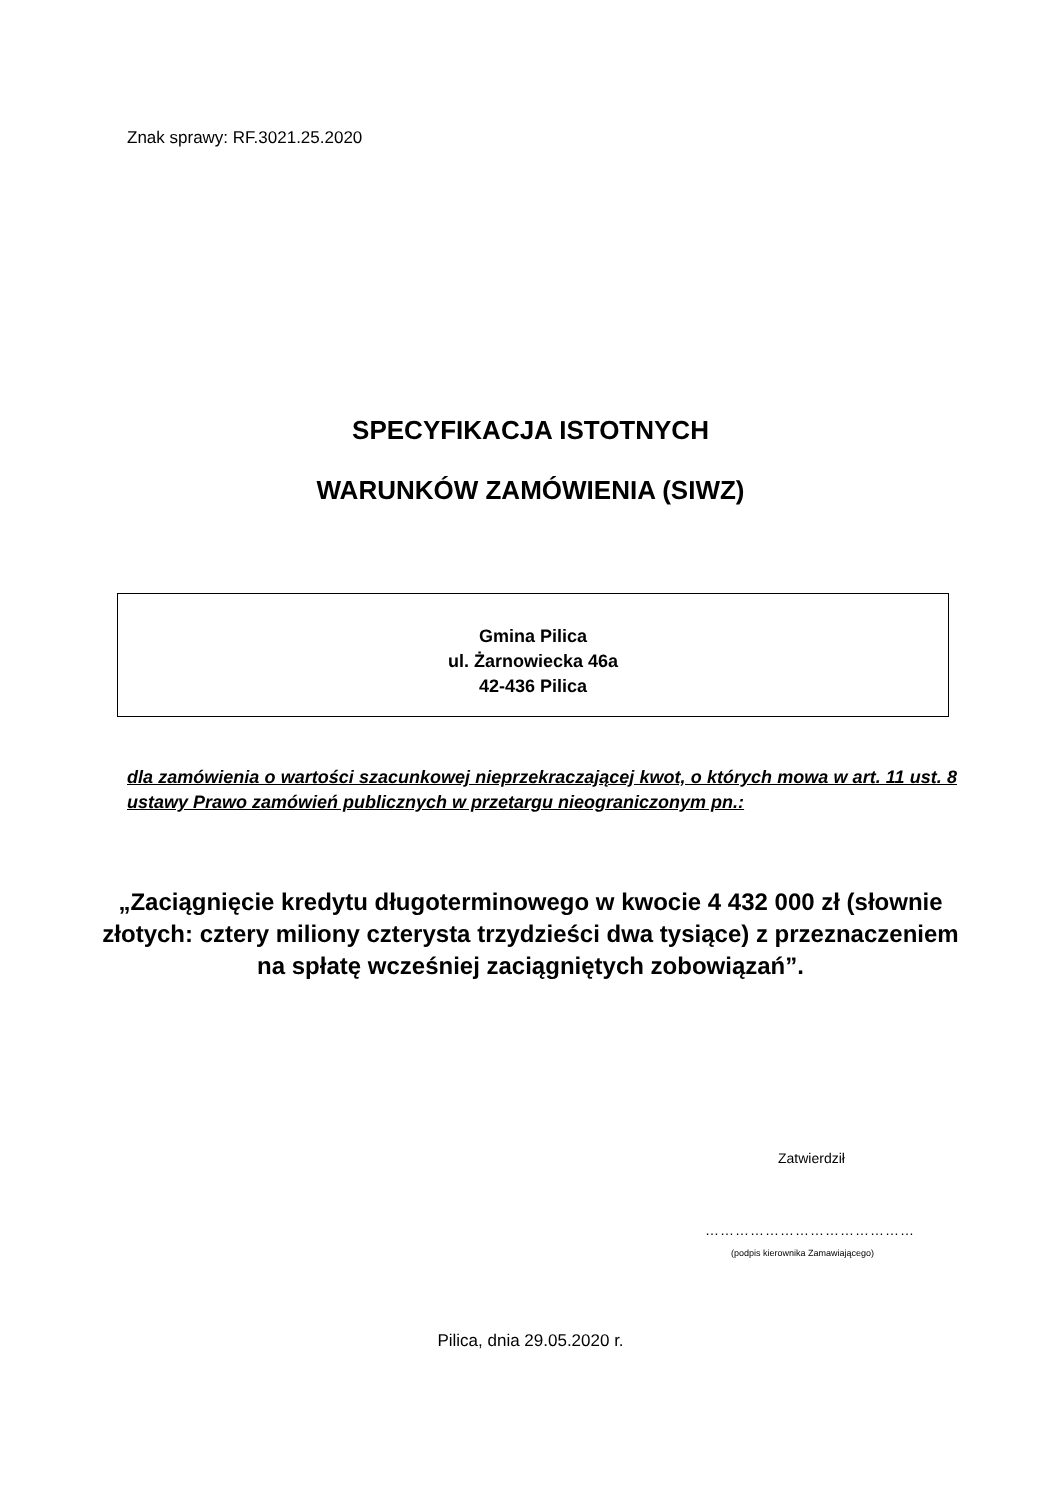Znak sprawy: RF.3021.25.2020
SPECYFIKACJA ISTOTNYCH
WARUNKÓW ZAMÓWIENIA (SIWZ)
Gmina Pilica
ul. Żarnowiecka 46a
42-436 Pilica
dla zamówienia o wartości szacunkowej nieprzekraczającej kwot, o których mowa w art. 11 ust. 8 ustawy Prawo zamówień publicznych w przetargu nieograniczonym pn.:
„Zaciągnięcie kredytu długoterminowego w kwocie 4 432 000 zł (słownie złotych: cztery miliony czterysta trzydzieści dwa tysiące) z przeznaczeniem na spłatę wcześniej zaciągniętych zobowiązań”.
Zatwierdził
……………………………………
(podpis kierownika Zamawiającego)
Pilica, dnia 29.05.2020 r.